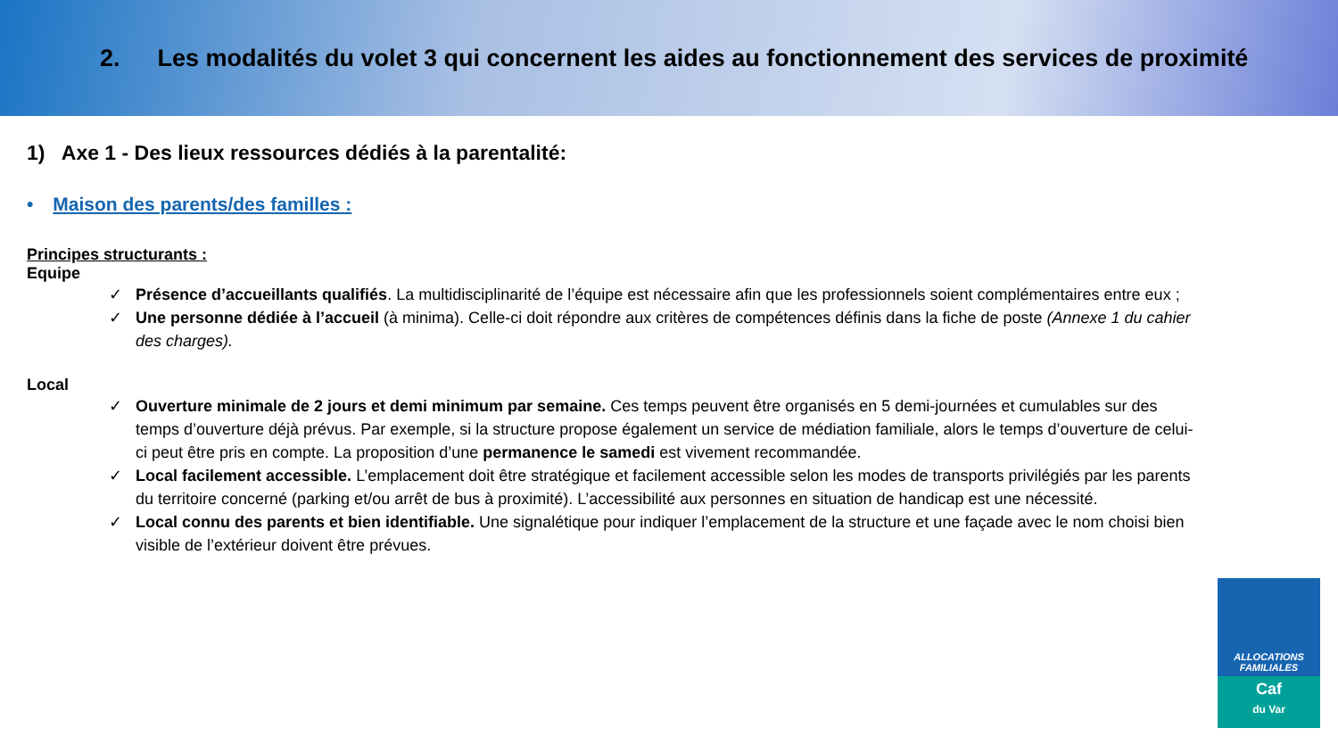2. Les modalités du volet 3 qui concernent les aides au fonctionnement des services de proximité
1) Axe 1 - Des lieux ressources dédiés à la parentalité:
• Maison des parents/des familles :
Principes structurants :
Equipe
✓ Présence d’accueillants qualifiés. La multidisciplinarité de l’équipe est nécessaire afin que les professionnels soient complémentaires entre eux ;
✓ Une personne dédiée à l’accueil (à minima). Celle-ci doit répondre aux critères de compétences définis dans la fiche de poste (Annexe 1 du cahier des charges).
Local
✓ Ouverture minimale de 2 jours et demi minimum par semaine. Ces temps peuvent être organisés en 5 demi-journées et cumulables sur des temps d’ouverture déjà prévus. Par exemple, si la structure propose également un service de médiation familiale, alors le temps d’ouverture de celui-ci peut être pris en compte. La proposition d’une permanence le samedi est vivement recommandée.
✓ Local facilement accessible. L’emplacement doit être stratégique et facilement accessible selon les modes de transports privilégiés par les parents du territoire concerné (parking et/ou arrêt de bus à proximité). L’accessibilité aux personnes en situation de handicap est une nécessité.
✓ Local connu des parents et bien identifiable. Une signalétique pour indiquer l’emplacement de la structure et une façade avec le nom choisi bien visible de l’extérieur doivent être prévues.
ALLOCATIONS
FAMILIALES
Caf
du Var